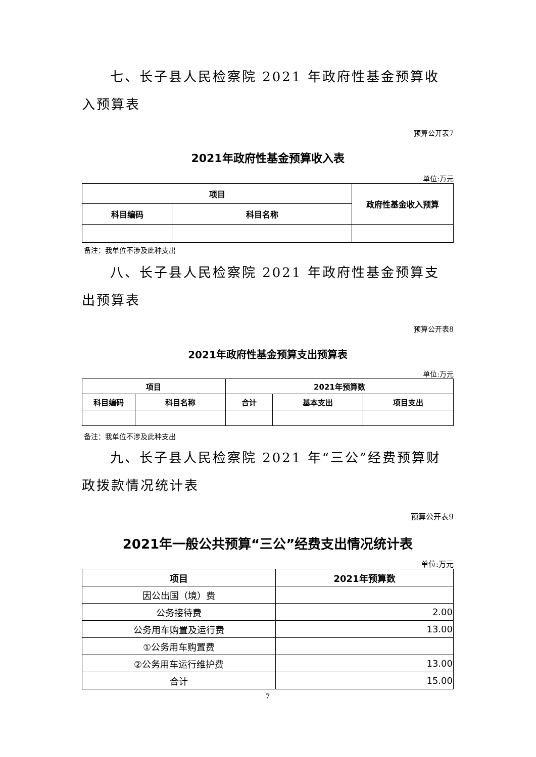七、长子县人民检察院 2021 年政府性基金预算收入预算表
预算公开表7
2021年政府性基金预算收入表
单位:万元
| 项目 | | 政府性基金收入预算 |
| --- | --- | --- |
| 科目编码 | 科目名称 | |
备注：我单位不涉及此种支出
八、长子县人民检察院 2021 年政府性基金预算支出预算表
预算公开表8
2021年政府性基金预算支出预算表
单位:万元
| 项目 | | 2021年预算数 | | |
| --- | --- | --- | --- | --- |
| 科目编码 | 科目名称 | 合计 | 基本支出 | 项目支出 |
备注：我单位不涉及此种支出
九、长子县人民检察院 2021 年“三公”经费预算财政拨款情况统计表
预算公开表9
2021年一般公共预算“三公”经费支出情况统计表
单位:万元
| 项目 | 2021年预算数 |
| --- | --- |
| 因公出国（境）费 | |
| 公务接待费 | 2.00 |
| 公务用车购置及运行费 | 13.00 |
| ①公务用车购置费 | |
| ②公务用车运行维护费 | 13.00 |
| 合计 | 15.00 |
7